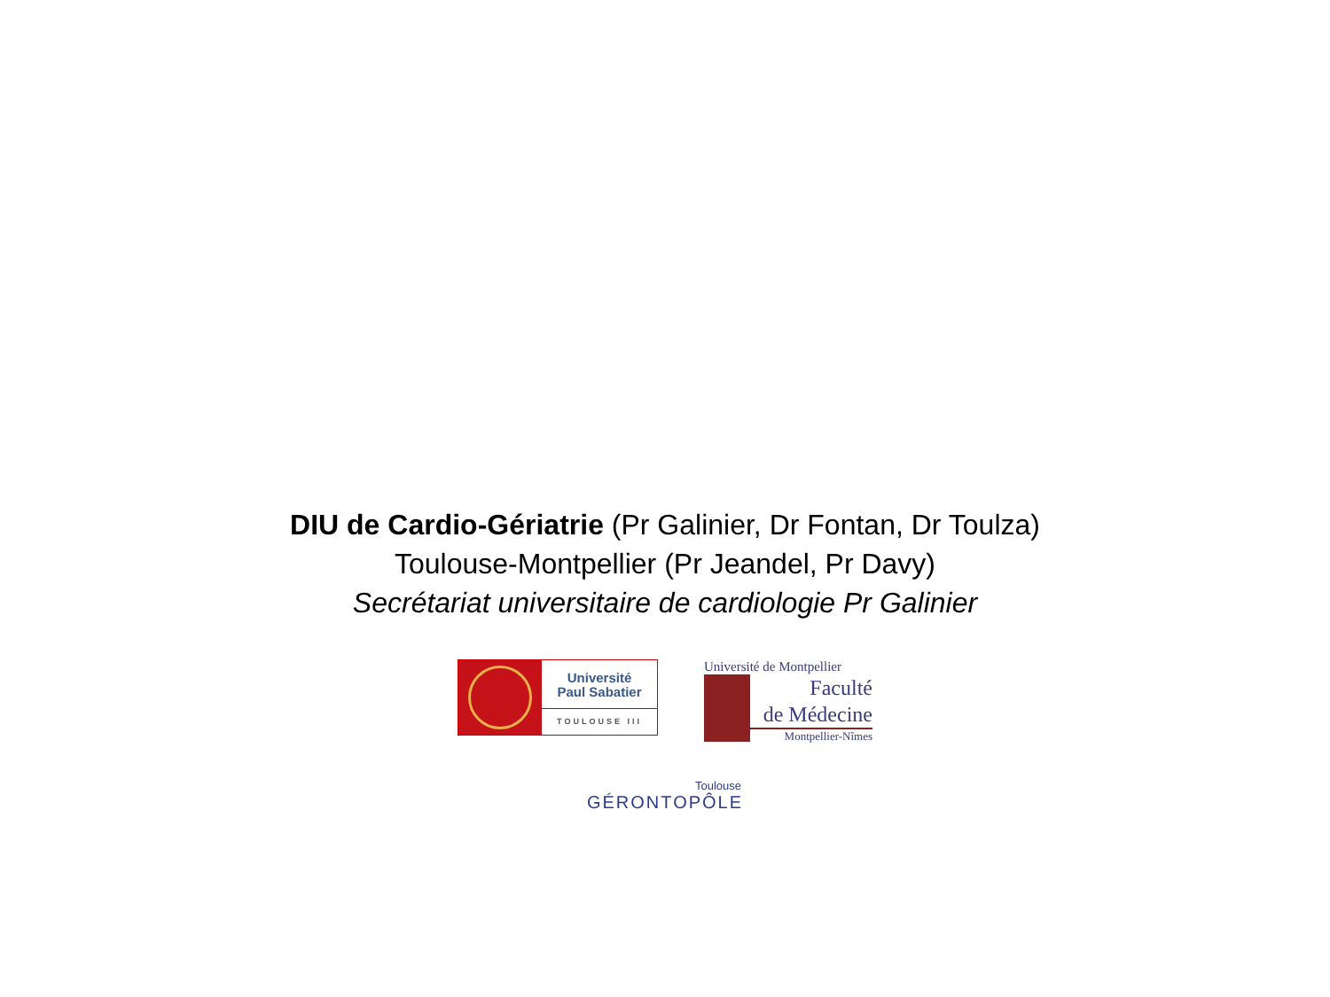DIU de Cardio-Gériatrie (Pr Galinier, Dr Fontan, Dr Toulza)
Toulouse-Montpellier (Pr Jeandel, Pr Davy)
Secrétariat universitaire de cardiologie Pr Galinier
Université
Paul Sabatier
TOULOUSE III
Université de Montpellier
Faculté
de Médecine
Montpellier-Nîmes
Toulouse
GÉRONTOPÔLE